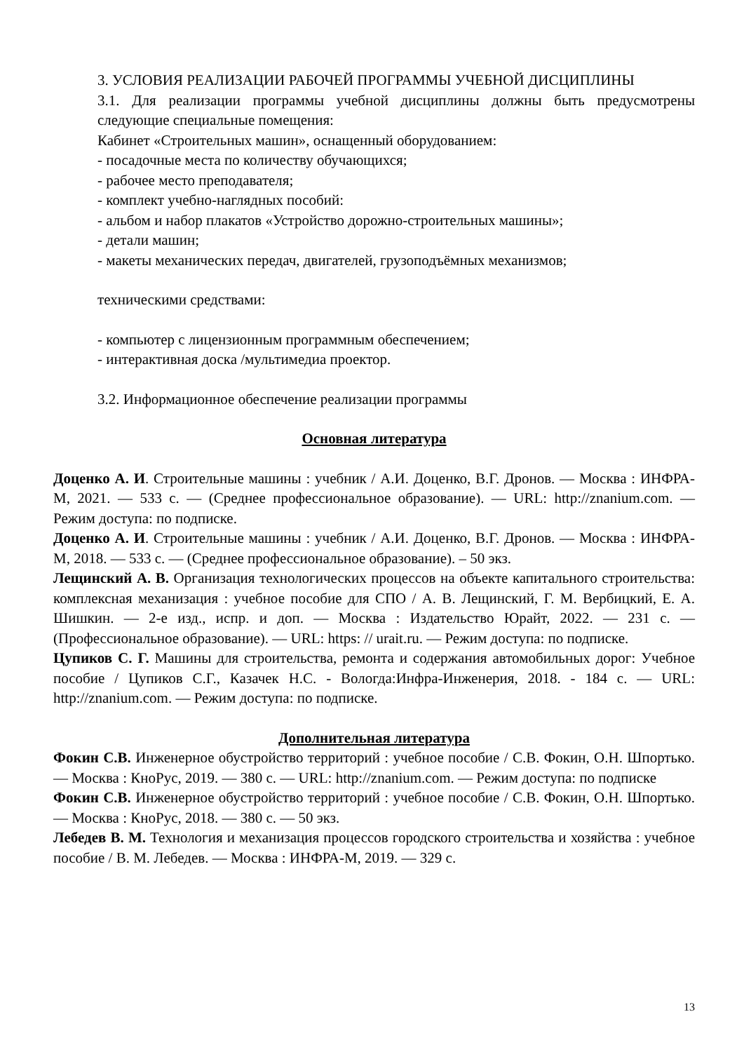3. УСЛОВИЯ РЕАЛИЗАЦИИ РАБОЧЕЙ ПРОГРАММЫ УЧЕБНОЙ ДИСЦИПЛИНЫ
3.1. Для реализации программы учебной дисциплины должны быть предусмотрены следующие специальные помещения:
Кабинет «Строительных машин», оснащенный оборудованием:
- посадочные места по количеству обучающихся;
- рабочее место преподавателя;
- комплект учебно-наглядных пособий:
- альбом и набор плакатов «Устройство дорожно-строительных машины»;
- детали машин;
- макеты механических передач, двигателей, грузоподъёмных механизмов;
техническими средствами:
- компьютер с лицензионным программным обеспечением;
- интерактивная доска /мультимедиа проектор.
3.2. Информационное обеспечение реализации программы
Основная литература
Доценко А. И. Строительные машины : учебник / А.И. Доценко, В.Г. Дронов. — Москва : ИНФРА-М, 2021. — 533 с. — (Среднее профессиональное образование). — URL: http://znanium.com. — Режим доступа: по подписке.
Доценко А. И. Строительные машины : учебник / А.И. Доценко, В.Г. Дронов. — Москва : ИНФРА-М, 2018. — 533 с. — (Среднее профессиональное образование). – 50 экз.
Лещинский А. В. Организация технологических процессов на объекте капитального строительства: комплексная механизация : учебное пособие для СПО / А. В. Лещинский, Г. М. Вербицкий, Е. А. Шишкин. — 2-е изд., испр. и доп. — Москва : Издательство Юрайт, 2022. — 231 с. — (Профессиональное образование). — URL: https: // urait.ru. — Режим доступа: по подписке.
Цупиков С. Г. Машины для строительства, ремонта и содержания автомобильных дорог: Учебное пособие / Цупиков С.Г., Казачек Н.С. - Вологда:Инфра-Инженерия, 2018. - 184 с. — URL: http://znanium.com. — Режим доступа: по подписке.
Дополнительная литература
Фокин С.В. Инженерное обустройство территорий : учебное пособие / С.В. Фокин, О.Н. Шпортько. — Москва : КноРус, 2019. — 380 с. — URL: http://znanium.com. — Режим доступа: по подписке
Фокин С.В. Инженерное обустройство территорий : учебное пособие / С.В. Фокин, О.Н. Шпортько. — Москва : КноРус, 2018. — 380 с. — 50 экз.
Лебедев В. М. Технология и механизация процессов городского строительства и хозяйства : учебное пособие / В. М. Лебедев. — Москва : ИНФРА-М, 2019. — 329 с.
13